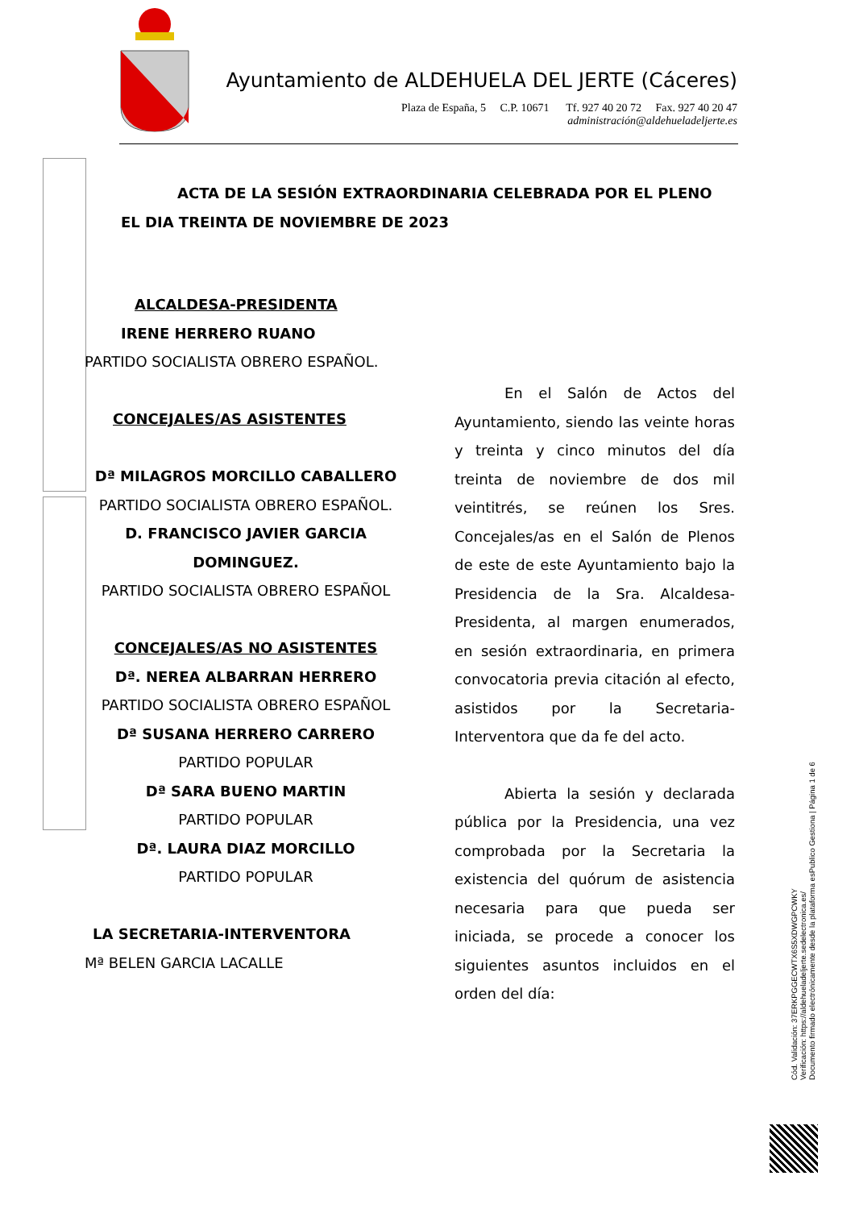Ayuntamiento de ALDEHUELA DEL JERTE (Cáceres)
Plaza de España, 5 C.P. 10671 Tf. 927 40 20 72 Fax. 927 40 20 47
administración@aldehueladeljerte.es
ACTA DE LA SESIÓN EXTRAORDINARIA CELEBRADA POR EL PLENO
EL DIA TREINTA DE NOVIEMBRE DE 2023
ALCALDESA-PRESIDENTA
IRENE HERRERO RUANO
PARTIDO SOCIALISTA OBRERO ESPAÑOL.
CONCEJALES/AS ASISTENTES
Dª MILAGROS MORCILLO CABALLERO
PARTIDO SOCIALISTA OBRERO ESPAÑOL.
D. FRANCISCO JAVIER GARCIA DOMINGUEZ.
PARTIDO SOCIALISTA OBRERO ESPAÑOL
CONCEJALES/AS NO ASISTENTES
Dª. NEREA ALBARRAN HERRERO
PARTIDO SOCIALISTA OBRERO ESPAÑOL
Dª SUSANA HERRERO CARRERO
PARTIDO POPULAR
Dª SARA BUENO MARTIN
PARTIDO POPULAR
Dª. LAURA DIAZ MORCILLO
PARTIDO POPULAR
LA SECRETARIA-INTERVENTORA
Mª BELEN GARCIA LACALLE
En el Salón de Actos del Ayuntamiento, siendo las veinte horas y treinta y cinco minutos del día treinta de noviembre de dos mil veintitrés, se reúnen los Sres. Concejales/as en el Salón de Plenos de este de este Ayuntamiento bajo la Presidencia de la Sra. Alcaldesa-Presidenta, al margen enumerados, en sesión extraordinaria, en primera convocatoria previa citación al efecto, asistidos por la Secretaria-Interventora que da fe del acto.
Abierta la sesión y declarada pública por la Presidencia, una vez comprobada por la Secretaria la existencia del quórum de asistencia necesaria para que pueda ser iniciada, se procede a conocer los siguientes asuntos incluidos en el orden del día:
Cód. Validación: 37ERKPGGECWTX6S5XDWGPCWKY
Verificación: https://aldehueladeljerte.sedelectronica.es/
Documento firmado electrónicamente desde la plataforma esPublico Gestiona | Página 1 de 6